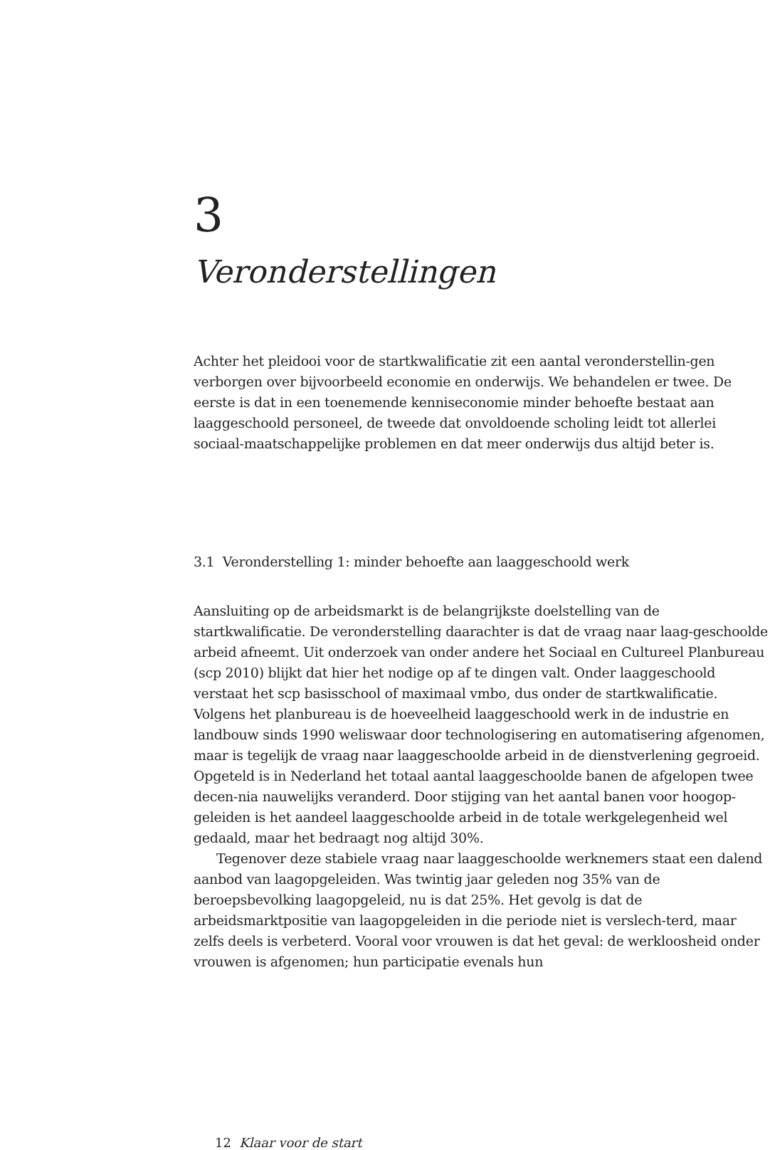3
Veronderstellingen
Achter het pleidooi voor de startkwalificatie zit een aantal veronderstellin-gen verborgen over bijvoorbeeld economie en onderwijs. We behandelen er twee. De eerste is dat in een toenemende kenniseconomie minder behoefte bestaat aan laaggeschoold personeel, de tweede dat onvoldoende scholing leidt tot allerlei sociaal-maatschappelijke problemen en dat meer onderwijs dus altijd beter is.
3.1 Veronderstelling 1: minder behoefte aan laaggeschoold werk
Aansluiting op de arbeidsmarkt is de belangrijkste doelstelling van de startkwalificatie. De veronderstelling daarachter is dat de vraag naar laag-geschoolde arbeid afneemt. Uit onderzoek van onder andere het Sociaal en Cultureel Planbureau (scp 2010) blijkt dat hier het nodige op af te dingen valt. Onder laaggeschoold verstaat het scp basisschool of maximaal vmbo, dus onder de startkwalificatie. Volgens het planbureau is de hoeveelheid laaggeschoold werk in de industrie en landbouw sinds 1990 weliswaar door technologisering en automatisering afgenomen, maar is tegelijk de vraag naar laaggeschoolde arbeid in de dienstverlening gegroeid. Opgeteld is in Nederland het totaal aantal laaggeschoolde banen de afgelopen twee decen-nia nauwelijks veranderd. Door stijging van het aantal banen voor hoogop-geleiden is het aandeel laaggeschoolde arbeid in de totale werkgelegenheid wel gedaald, maar het bedraagt nog altijd 30%.
Tegenover deze stabiele vraag naar laaggeschoolde werknemers staat een dalend aanbod van laagopgeleiden. Was twintig jaar geleden nog 35% van de beroepsbevolking laagopgeleid, nu is dat 25%. Het gevolg is dat de arbeidsmarktpositie van laagopgeleiden in die periode niet is verslech-terd, maar zelfs deels is verbeterd. Vooral voor vrouwen is dat het geval: de werkloosheid onder vrouwen is afgenomen; hun participatie evenals hun
12 Klaar voor de start